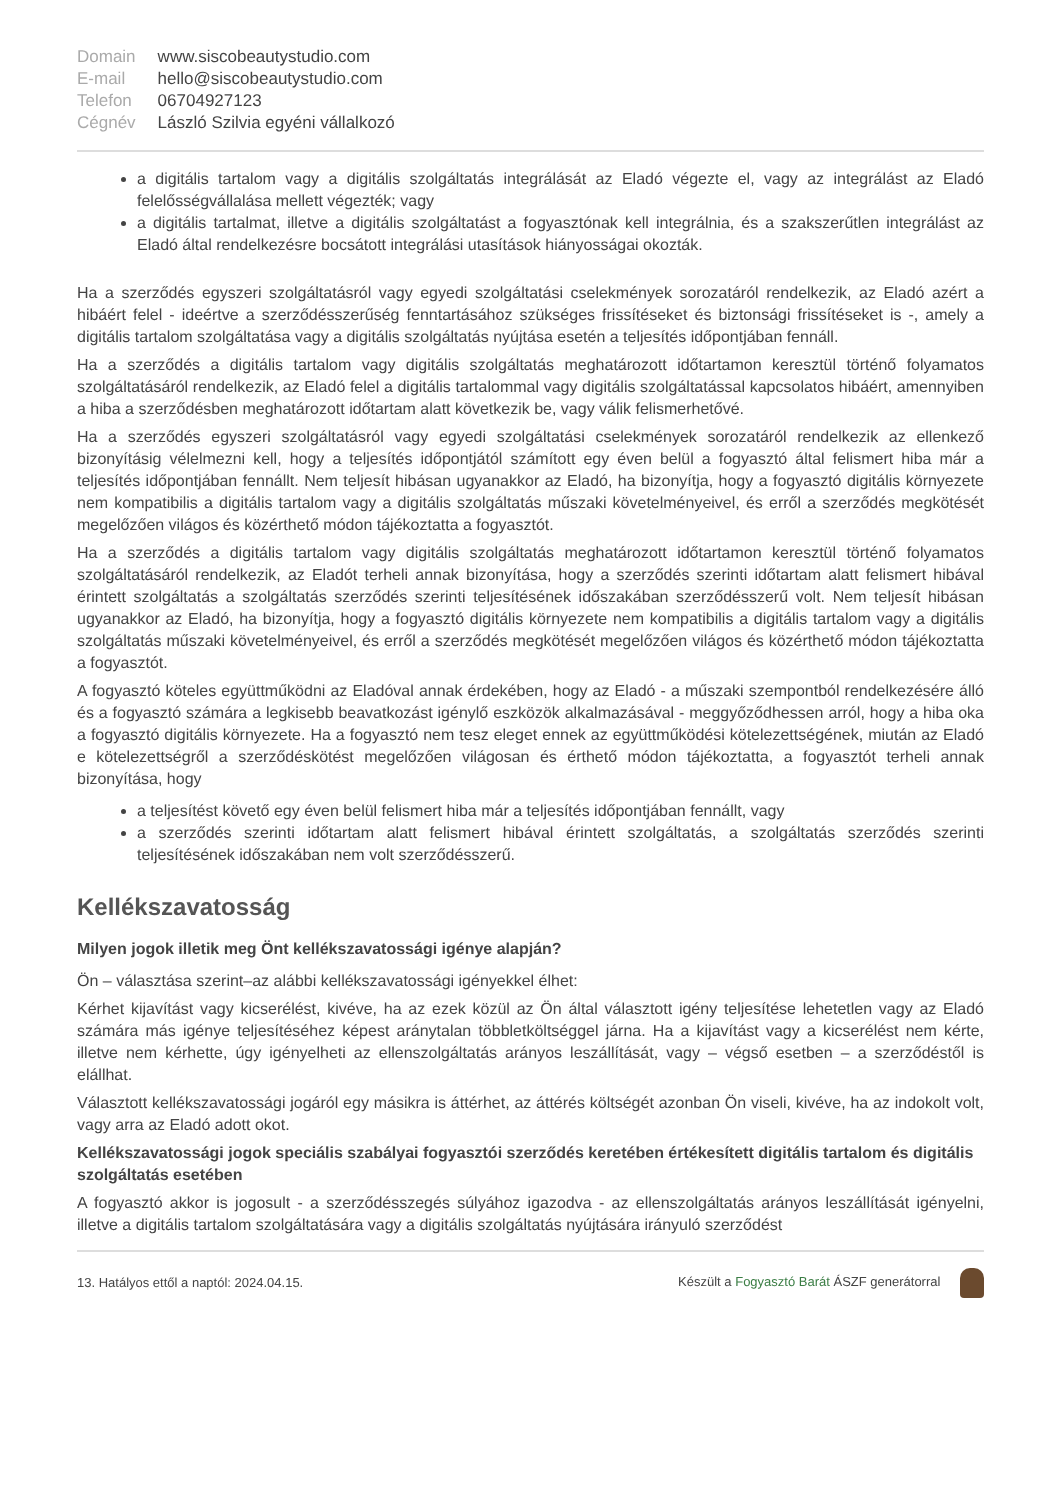| Domain | www.siscobeautystudio.com |
| E-mail | hello@siscobeautystudio.com |
| Telefon | 06704927123 |
| Cégnév | László Szilvia egyéni vállalkozó |
a digitális tartalom vagy a digitális szolgáltatás integrálását az Eladó végezte el, vagy az integrálást az Eladó felelősségvállalása mellett végezték; vagy
a digitális tartalmat, illetve a digitális szolgáltatást a fogyasztónak kell integrálnia, és a szakszerűtlen integrálást az Eladó által rendelkezésre bocsátott integrálási utasítások hiányosságai okozták.
Ha a szerződés egyszeri szolgáltatásról vagy egyedi szolgáltatási cselekmények sorozatáról rendelkezik, az Eladó azért a hibáért felel - ideértve a szerződésszerűség fenntartásához szükséges frissítéseket és biztonsági frissítéseket is -, amely a digitális tartalom szolgáltatása vagy a digitális szolgáltatás nyújtása esetén a teljesítés időpontjában fennáll.
Ha a szerződés a digitális tartalom vagy digitális szolgáltatás meghatározott időtartamon keresztül történő folyamatos szolgáltatásáról rendelkezik, az Eladó felel a digitális tartalommal vagy digitális szolgáltatással kapcsolatos hibáért, amennyiben a hiba a szerződésben meghatározott időtartam alatt következik be, vagy válik felismerhetővé.
Ha a szerződés egyszeri szolgáltatásról vagy egyedi szolgáltatási cselekmények sorozatáról rendelkezik az ellenkező bizonyításig vélelmezni kell, hogy a teljesítés időpontjától számított egy éven belül a fogyasztó által felismert hiba már a teljesítés időpontjában fennállt. Nem teljesít hibásan ugyanakkor az Eladó, ha bizonyítja, hogy a fogyasztó digitális környezete nem kompatibilis a digitális tartalom vagy a digitális szolgáltatás műszaki követelményeivel, és erről a szerződés megkötését megelőzően világos és közérthető módon tájékoztatta a fogyasztót.
Ha a szerződés a digitális tartalom vagy digitális szolgáltatás meghatározott időtartamon keresztül történő folyamatos szolgáltatásáról rendelkezik, az Eladót terheli annak bizonyítása, hogy a szerződés szerinti időtartam alatt felismert hibával érintett szolgáltatás a szolgáltatás szerződés szerinti teljesítésének időszakában szerződésszerű volt. Nem teljesít hibásan ugyanakkor az Eladó, ha bizonyítja, hogy a fogyasztó digitális környezete nem kompatibilis a digitális tartalom vagy a digitális szolgáltatás műszaki követelményeivel, és erről a szerződés megkötését megelőzően világos és közérthető módon tájékoztatta a fogyasztót.
A fogyasztó köteles együttműködni az Eladóval annak érdekében, hogy az Eladó - a műszaki szempontból rendelkezésére álló és a fogyasztó számára a legkisebb beavatkozást igénylő eszközök alkalmazásával - meggyőződhessen arról, hogy a hiba oka a fogyasztó digitális környezete. Ha a fogyasztó nem tesz eleget ennek az együttműködési kötelezettségének, miután az Eladó e kötelezettségről a szerződéskötést megelőzően világosan és érthető módon tájékoztatta, a fogyasztót terheli annak bizonyítása, hogy
a teljesítést követő egy éven belül felismert hiba már a teljesítés időpontjában fennállt, vagy
a szerződés szerinti időtartam alatt felismert hibával érintett szolgáltatás, a szolgáltatás szerződés szerinti teljesítésének időszakában nem volt szerződésszerű.
Kellékszavatosság
Milyen jogok illetik meg Önt kellékszavatossági igénye alapján?
Ön – választása szerint–az alábbi kellékszavatossági igényekkel élhet:
Kérhet kijavítást vagy kicserélést, kivéve, ha az ezek közül az Ön által választott igény teljesítése lehetetlen vagy az Eladó számára más igénye teljesítéséhez képest aránytalan többletköltséggel járna. Ha a kijavítást vagy a kicserélést nem kérte, illetve nem kérhette, úgy igényelheti az ellenszolgáltatás arányos leszállítását, vagy – végső esetben – a szerződéstől is elállhat.
Választott kellékszavatossági jogáról egy másikra is áttérhet, az áttérés költségét azonban Ön viseli, kivéve, ha az indokolt volt, vagy arra az Eladó adott okot.
Kellékszavatossági jogok speciális szabályai fogyasztói szerződés keretében értékesített digitális tartalom és digitális szolgáltatás esetében
A fogyasztó akkor is jogosult - a szerződésszegés súlyához igazodva - az ellenszolgáltatás arányos leszállítását igényelni, illetve a digitális tartalom szolgáltatására vagy a digitális szolgáltatás nyújtására irányuló szerződést
13. Hatályos ettől a naptól: 2024.04.15.
Készült a Fogyasztó Barát ÁSZF generátorral